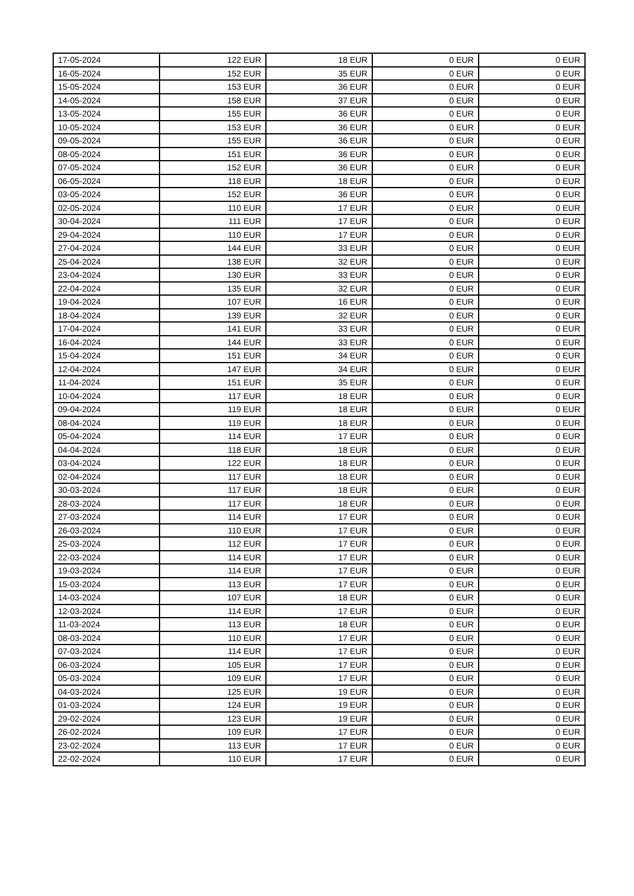| 17-05-2024 | 122 EUR | 18 EUR | 0 EUR | 0 EUR |
| 16-05-2024 | 152 EUR | 35 EUR | 0 EUR | 0 EUR |
| 15-05-2024 | 153 EUR | 36 EUR | 0 EUR | 0 EUR |
| 14-05-2024 | 158 EUR | 37 EUR | 0 EUR | 0 EUR |
| 13-05-2024 | 155 EUR | 36 EUR | 0 EUR | 0 EUR |
| 10-05-2024 | 153 EUR | 36 EUR | 0 EUR | 0 EUR |
| 09-05-2024 | 155 EUR | 36 EUR | 0 EUR | 0 EUR |
| 08-05-2024 | 151 EUR | 36 EUR | 0 EUR | 0 EUR |
| 07-05-2024 | 152 EUR | 36 EUR | 0 EUR | 0 EUR |
| 06-05-2024 | 118 EUR | 18 EUR | 0 EUR | 0 EUR |
| 03-05-2024 | 152 EUR | 36 EUR | 0 EUR | 0 EUR |
| 02-05-2024 | 110 EUR | 17 EUR | 0 EUR | 0 EUR |
| 30-04-2024 | 111 EUR | 17 EUR | 0 EUR | 0 EUR |
| 29-04-2024 | 110 EUR | 17 EUR | 0 EUR | 0 EUR |
| 27-04-2024 | 144 EUR | 33 EUR | 0 EUR | 0 EUR |
| 25-04-2024 | 138 EUR | 32 EUR | 0 EUR | 0 EUR |
| 23-04-2024 | 130 EUR | 33 EUR | 0 EUR | 0 EUR |
| 22-04-2024 | 135 EUR | 32 EUR | 0 EUR | 0 EUR |
| 19-04-2024 | 107 EUR | 16 EUR | 0 EUR | 0 EUR |
| 18-04-2024 | 139 EUR | 32 EUR | 0 EUR | 0 EUR |
| 17-04-2024 | 141 EUR | 33 EUR | 0 EUR | 0 EUR |
| 16-04-2024 | 144 EUR | 33 EUR | 0 EUR | 0 EUR |
| 15-04-2024 | 151 EUR | 34 EUR | 0 EUR | 0 EUR |
| 12-04-2024 | 147 EUR | 34 EUR | 0 EUR | 0 EUR |
| 11-04-2024 | 151 EUR | 35 EUR | 0 EUR | 0 EUR |
| 10-04-2024 | 117 EUR | 18 EUR | 0 EUR | 0 EUR |
| 09-04-2024 | 119 EUR | 18 EUR | 0 EUR | 0 EUR |
| 08-04-2024 | 119 EUR | 18 EUR | 0 EUR | 0 EUR |
| 05-04-2024 | 114 EUR | 17 EUR | 0 EUR | 0 EUR |
| 04-04-2024 | 118 EUR | 18 EUR | 0 EUR | 0 EUR |
| 03-04-2024 | 122 EUR | 18 EUR | 0 EUR | 0 EUR |
| 02-04-2024 | 117 EUR | 18 EUR | 0 EUR | 0 EUR |
| 30-03-2024 | 117 EUR | 18 EUR | 0 EUR | 0 EUR |
| 28-03-2024 | 117 EUR | 18 EUR | 0 EUR | 0 EUR |
| 27-03-2024 | 114 EUR | 17 EUR | 0 EUR | 0 EUR |
| 26-03-2024 | 110 EUR | 17 EUR | 0 EUR | 0 EUR |
| 25-03-2024 | 112 EUR | 17 EUR | 0 EUR | 0 EUR |
| 22-03-2024 | 114 EUR | 17 EUR | 0 EUR | 0 EUR |
| 19-03-2024 | 114 EUR | 17 EUR | 0 EUR | 0 EUR |
| 15-03-2024 | 113 EUR | 17 EUR | 0 EUR | 0 EUR |
| 14-03-2024 | 107 EUR | 18 EUR | 0 EUR | 0 EUR |
| 12-03-2024 | 114 EUR | 17 EUR | 0 EUR | 0 EUR |
| 11-03-2024 | 113 EUR | 18 EUR | 0 EUR | 0 EUR |
| 08-03-2024 | 110 EUR | 17 EUR | 0 EUR | 0 EUR |
| 07-03-2024 | 114 EUR | 17 EUR | 0 EUR | 0 EUR |
| 06-03-2024 | 105 EUR | 17 EUR | 0 EUR | 0 EUR |
| 05-03-2024 | 109 EUR | 17 EUR | 0 EUR | 0 EUR |
| 04-03-2024 | 125 EUR | 19 EUR | 0 EUR | 0 EUR |
| 01-03-2024 | 124 EUR | 19 EUR | 0 EUR | 0 EUR |
| 29-02-2024 | 123 EUR | 19 EUR | 0 EUR | 0 EUR |
| 26-02-2024 | 109 EUR | 17 EUR | 0 EUR | 0 EUR |
| 23-02-2024 | 113 EUR | 17 EUR | 0 EUR | 0 EUR |
| 22-02-2024 | 110 EUR | 17 EUR | 0 EUR | 0 EUR |